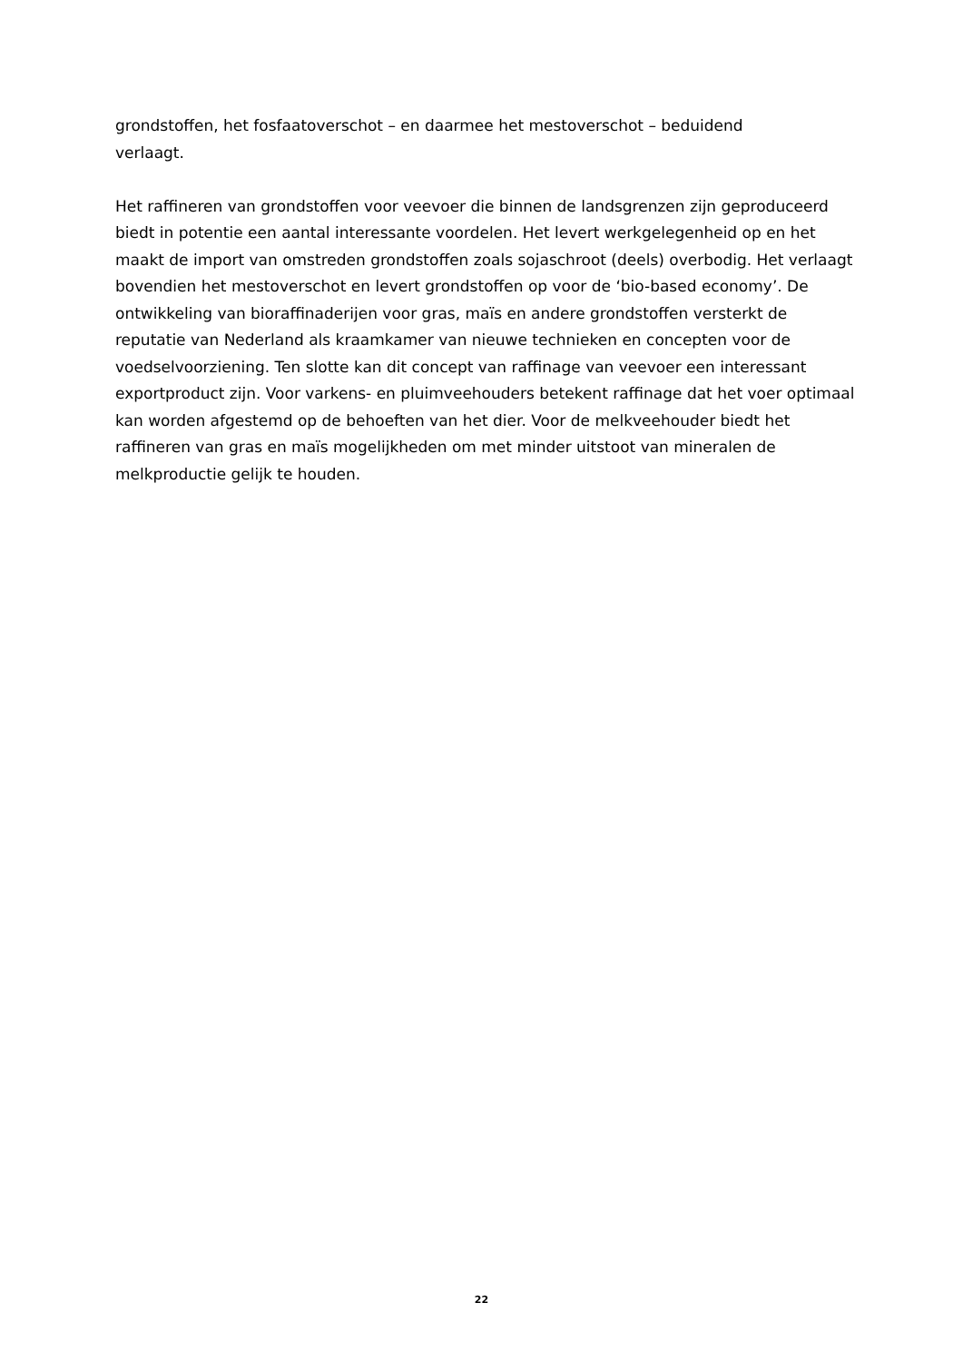grondstoffen, het fosfaatoverschot – en daarmee het mestoverschot – beduidend
verlaagt.
Het raffineren van grondstoffen voor veevoer die binnen de landsgrenzen zijn geproduceerd biedt in potentie een aantal interessante voordelen. Het levert werkgelegenheid op en het maakt de import van omstreden grondstoffen zoals sojaschroot (deels) overbodig. Het verlaagt bovendien het mestoverschot en levert grondstoffen op voor de ‘bio-based economy’. De ontwikkeling van bioraffinaderijen voor gras, maïs en andere grondstoffen versterkt de reputatie van Nederland als kraamkamer van nieuwe technieken en concepten voor de voedselvoorziening. Ten slotte kan dit concept van raffinage van veevoer een interessant exportproduct zijn. Voor varkens- en pluimveehouders betekent raffinage dat het voer optimaal kan worden afgestemd op de behoeften van het dier. Voor de melkveehouder biedt het raffineren van gras en maïs mogelijkheden om met minder uitstoot van mineralen de melkproductie gelijk te houden.
22